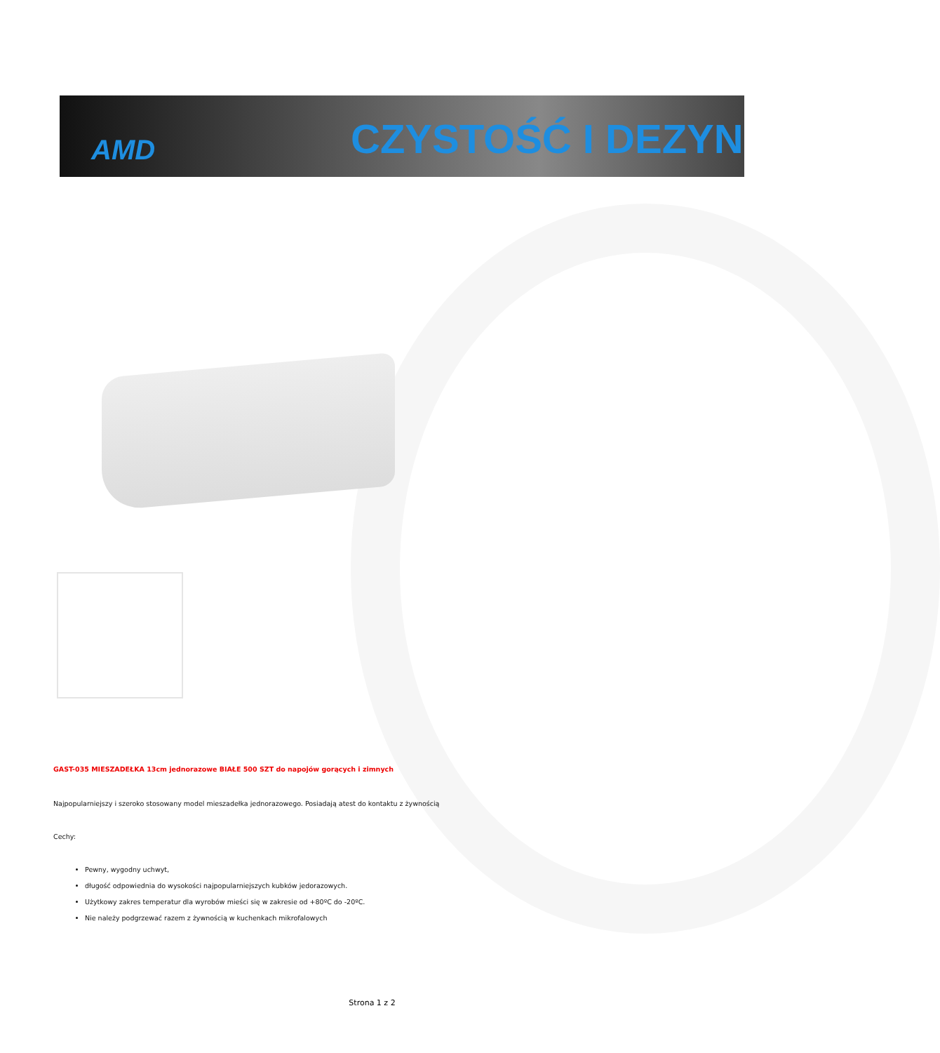AMD CZYSTOŚĆ I DEZYN
GAST-035 MIESZADEŁKA 13cm jednorazowe BIAŁE 500 SZT do napojów gorących i zimnych
Najpopularniejszy i szeroko stosowany model mieszadełka jednorazowego. Posiadają atest do kontaktu z żywnością
Cechy:
Pewny, wygodny uchwyt,
długość odpowiednia do wysokości najpopularniejszych kubków jedorazowych.
Użytkowy zakres temperatur dla wyrobów mieści się w zakresie od +80ºC do -20ºC.
Nie należy podgrzewać razem z żywnością w kuchenkach mikrofalowych
Strona 1 z 2